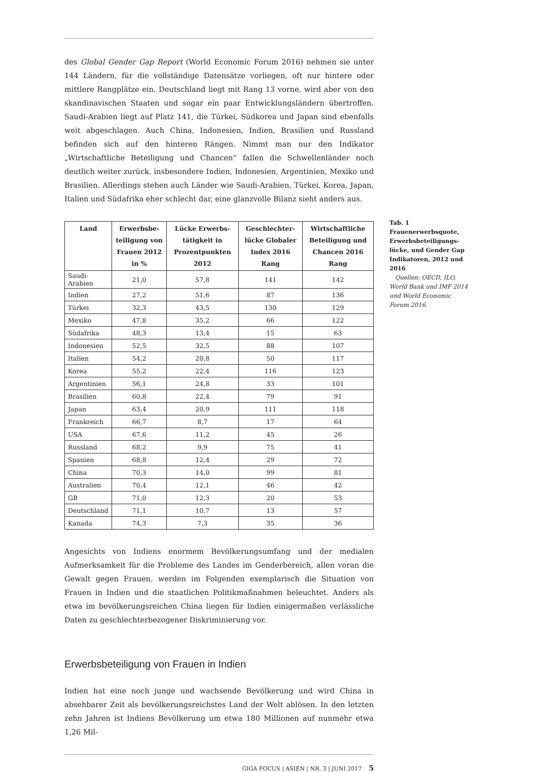des Global Gender Gap Report (World Economic Forum 2016) nehmen sie unter 144 Ländern, für die vollständige Datensätze vorliegen, oft nur hintere oder mittlere Rangplätze ein. Deutschland liegt mit Rang 13 vorne, wird aber von den skandinavischen Staaten und sogar ein paar Entwicklungsländern übertroffen. Saudi-Arabien liegt auf Platz 141, die Türkei, Südkorea und Japan sind ebenfalls weit abgeschlagen. Auch China, Indonesien, Indien, Brasilien und Russland befinden sich auf den hinteren Rängen. Nimmt man nur den Indikator „Wirtschaftliche Beteiligung und Chancen“ fallen die Schwellenländer noch deutlich weiter zurück, insbesondere Indien, Indonesien, Argentinien, Mexiko und Brasilien. Allerdings stehen auch Länder wie Saudi-Arabien, Türkei, Korea, Japan, Italien und Südafrika eher schlecht dar, eine glanzvolle Bilanz sieht anders aus.
| Land | Erwerbsbe­teiligung von Frauen 2012 in % | Lücke Erwerbs­tätigkeit in Prozentpunkten 2012 | Geschlechter­lücke Globaler Index 2016 Rang | Wirtschaftliche Beteiligung und Chancen 2016 Rang |
| --- | --- | --- | --- | --- |
| Saudi-Arabien | 21,0 | 57,8 | 141 | 142 |
| Indien | 27,2 | 51,6 | 87 | 136 |
| Türkei | 32,3 | 43,5 | 130 | 129 |
| Mexiko | 47,8 | 35,2 | 66 | 122 |
| Südafrika | 48,3 | 13,4 | 15 | 63 |
| Indonesien | 52,5 | 32,5 | 88 | 107 |
| Italien | 54,2 | 20,8 | 50 | 117 |
| Korea | 55,2 | 22,4 | 116 | 123 |
| Argentinien | 56,1 | 24,8 | 33 | 101 |
| Brasilien | 60,8 | 22,4 | 79 | 91 |
| Japan | 63,4 | 20,9 | 111 | 118 |
| Frankreich | 66,7 | 8,7 | 17 | 64 |
| USA | 67,6 | 11,2 | 45 | 26 |
| Russland | 68,2 | 9,9 | 75 | 41 |
| Spanien | 68,8 | 12,4 | 29 | 72 |
| China | 70,3 | 14,0 | 99 | 81 |
| Australien | 70,4 | 12,1 | 46 | 42 |
| GB | 71,0 | 12,3 | 20 | 53 |
| Deutschland | 71,1 | 10,7 | 13 | 57 |
| Kanada | 74,3 | 7,3 | 35 | 36 |
Angesichts von Indiens enormem Bevölkerungsumfang und der medialen Aufmerksamkeit für die Probleme des Landes im Genderbereich, allen voran die Gewalt gegen Frauen, werden im Folgenden exemplarisch die Situation von Frauen in Indien und die staatlichen Politikmaßnahmen beleuchtet. Anders als etwa im bevölkerungsreichen China liegen für Indien einigermaßen verlässliche Daten zu geschlechterbezogener Diskriminierung vor.
Erwerbsbeteiligung von Frauen in Indien
Indien hat eine noch junge und wachsende Bevölkerung und wird China in absehbarer Zeit als bevölkerungsreichstes Land der Welt ablösen. In den letzten zehn Jahren ist Indiens Bevölkerung um etwa 180 Millionen auf nunmehr etwa 1,26 Mil-
GIGA FOCUS | ASIEN | NR. 3 | JUNI 2017 5
Tab. 1
Frauenerwerbsquote, Erwerbsbeteiligungs­lücke, und Gender Gap Indikatoren, 2012 und 2016
Quellen: OECD, ILO, World Bank und IMF 2014 und World Economic Forum 2016.